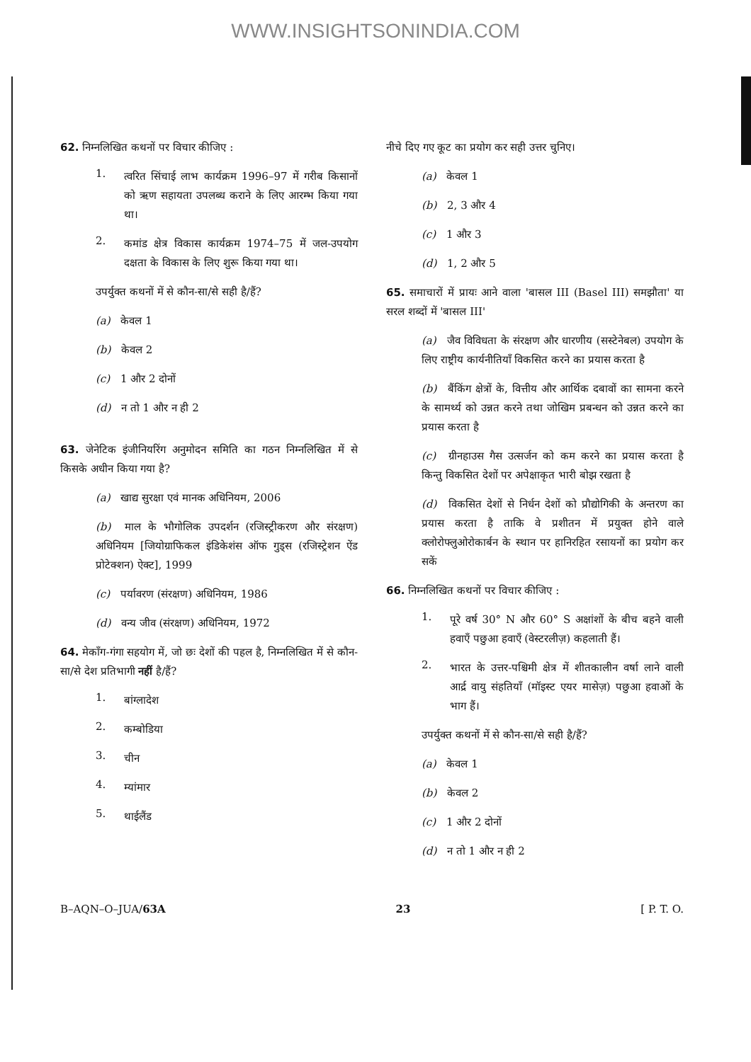WWW.INSIGHTSONINDIA.COM
62. निम्नलिखित कथनों पर विचार कीजिए :
1.
त्वरित सिंचाई लाभ कार्यक्रम 1996–97 में गरीब किसानों को ऋण सहायता उपलब्ध कराने के लिए आरम्भ किया गया था।
2.
कमांड क्षेत्र विकास कार्यक्रम 1974–75 में जल-उपयोग दक्षता के विकास के लिए शुरू किया गया था।
उपर्युक्त कथनों में से कौन-सा/से सही है/हैं?
(a) केवल 1
(b) केवल 2
(c) 1 और 2 दोनों
(d) न तो 1 और न ही 2
63. जेनेटिक इंजीनियरिंग अनुमोदन समिति का गठन निम्नलिखित में से किसके अधीन किया गया है?
(a) खाद्य सुरक्षा एवं मानक अधिनियम, 2006
(b) माल के भौगोलिक उपदर्शन (रजिस्ट्रीकरण और संरक्षण) अधिनियम [जियोग्राफिकल इंडिकेशंस ऑफ गुड्स (रजिस्ट्रेशन ऐंड प्रोटेक्शन) ऐक्ट], 1999
(c) पर्यावरण (संरक्षण) अधिनियम, 1986
(d) वन्य जीव (संरक्षण) अधिनियम, 1972
64. मेकाँग-गंगा सहयोग में, जो छः देशों की पहल है, निम्नलिखित में से कौन-सा/से देश प्रतिभागी नहीं है/हैं?
1.
बांग्लादेश
2.
कम्बोडिया
3.
चीन
4.
म्यांमार
5.
थाईलैंड
नीचे दिए गए कूट का प्रयोग कर सही उत्तर चुनिए।
(a) केवल 1
(b) 2, 3 और 4
(c) 1 और 3
(d) 1, 2 और 5
65. समाचारों में प्रायः आने वाला 'बासल III (Basel III) समझौता' या सरल शब्दों में 'बासल III'
(a) जैव विविधता के संरक्षण और धारणीय (सस्टेनेबल) उपयोग के लिए राष्ट्रीय कार्यनीतियाँ विकसित करने का प्रयास करता है
(b) बैंकिंग क्षेत्रों के, वित्तीय और आर्थिक दबावों का सामना करने के सामर्थ्य को उन्नत करने तथा जोखिम प्रबन्धन को उन्नत करने का प्रयास करता है
(c) ग्रीनहाउस गैस उत्सर्जन को कम करने का प्रयास करता है किन्तु विकसित देशों पर अपेक्षाकृत भारी बोझ रखता है
(d) विकसित देशों से निर्धन देशों को प्रौद्योगिकी के अन्तरण का प्रयास करता है ताकि वे प्रशीतन में प्रयुक्त होने वाले क्लोरोफ्लुओरोकार्बन के स्थान पर हानिरहित रसायनों का प्रयोग कर सकें
66. निम्नलिखित कथनों पर विचार कीजिए :
1.
पूरे वर्ष 30° N और 60° S अक्षांशों के बीच बहने वाली हवाएँ पछुआ हवाएँ (वेस्टरलीज़) कहलाती हैं।
2.
भारत के उत्तर-पश्चिमी क्षेत्र में शीतकालीन वर्षा लाने वाली आर्द्र वायु संहतियाँ (मॉइस्ट एयर मासेज़) पछुआ हवाओं के भाग हैं।
उपर्युक्त कथनों में से कौन-सा/से सही है/हैं?
(a) केवल 1
(b) केवल 2
(c) 1 और 2 दोनों
(d) न तो 1 और न ही 2
B–AQN–O–JUA/63A 23 [ P. T. O.